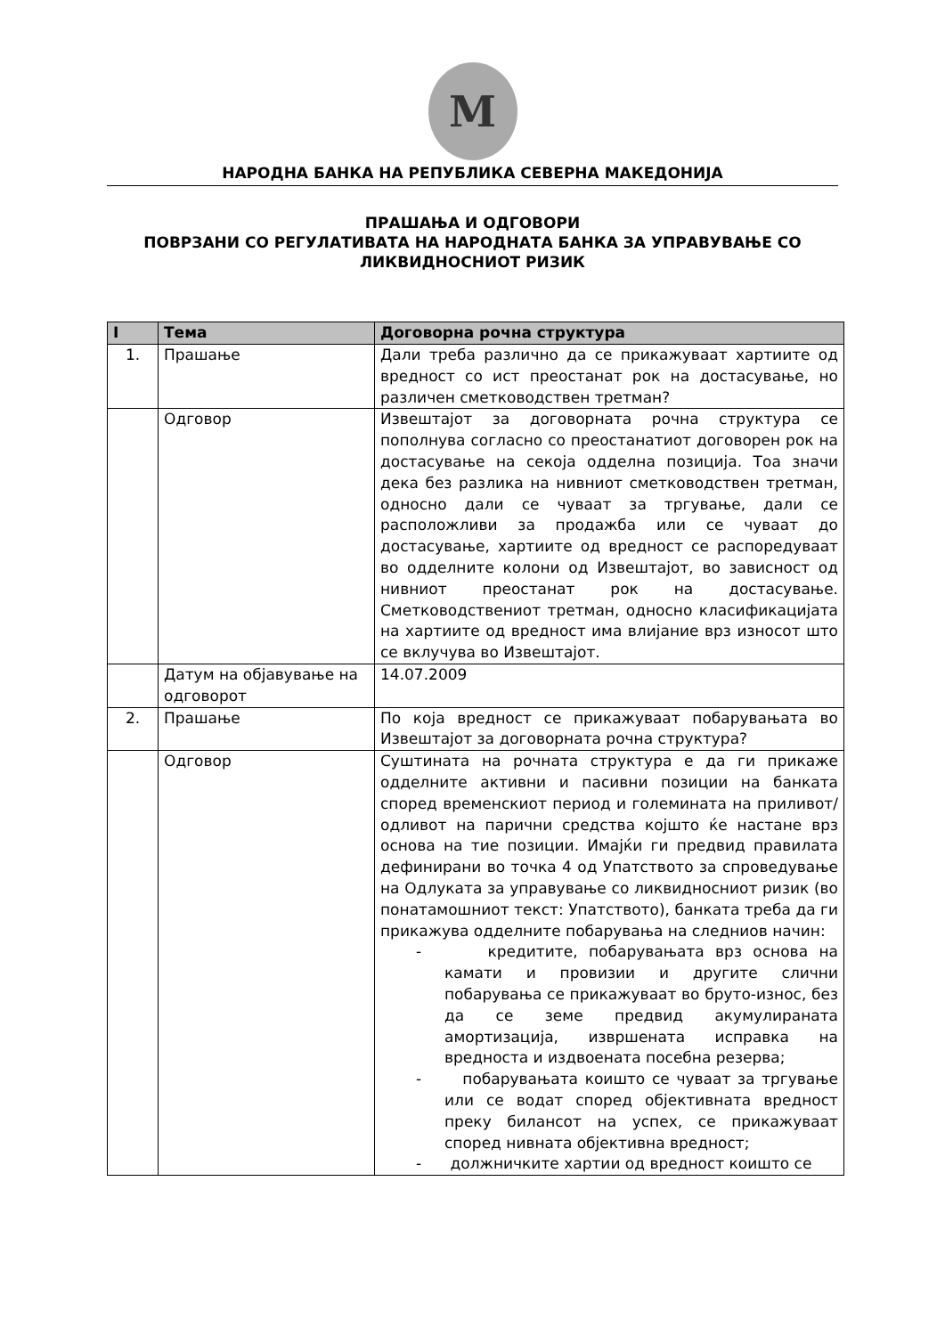M
НАРОДНА БАНКА НА РЕПУБЛИКА СЕВЕРНА МАКЕДОНИЈА
ПРАШАЊА И ОДГОВОРИ
ПОВРЗАНИ СО РЕГУЛАТИВАТА НА НАРОДНАТА БАНКА ЗА УПРАВУВАЊЕ СО ЛИКВИДНОСНИОТ РИЗИК
| I | Тема | Договорна рочна структура |
| --- | --- | --- |
| 1. | Прашање | Дали треба различно да се прикажуваат хартиите од вредност со ист преостанат рок на достасување, но различен сметководствен третман? |
| | Одговор | Извештајот за договорната рочна структура се пополнува согласно со преостанатиот договорен рок на достасување на секоја одделна позиција. Тоа значи дека без разлика на нивниот сметководствен третман, односно дали се чуваат за тргување, дали се расположливи за продажба или се чуваат до достасување, хартиите од вредност се распоредуваат во одделните колони од Извештајот, во зависност од нивниот преостанат рок на достасување. Сметководствениот третман, односно класификацијата на хартиите од вредност има влијание врз износот што се вклучува во Извештајот. |
| | Датум на објавување на одговорот | 14.07.2009 |
| 2. | Прашање | По која вредност се прикажуваат побарувањата во Извештајот за договорната рочна структура? |
| | Одговор | Суштината на рочната структура е да ги прикаже одделните активни и пасивни позиции на банката според временскиот период и големината на приливот/одливот на парични средства којшто ќе настане врз основа на тие позиции. Имајќи ги предвид правилата дефинирани во точка 4 од Упатството за спроведување на Одлуката за управување со ликвидносниот ризик (во понатамошниот текст: Упатството), банката треба да ги прикажува одделните побарувања на следниов начин: - кредитите, побарувањата врз основа на камати и провизии и другите слични побарувања се прикажуваат во бруто-износ, без да се земе предвид акумулираната амортизација, извршената исправка на вредноста и издвоената посебна резерва; - побарувањата коишто се чуваат за тргување или се водат според објективната вредност преку билансот на успех, се прикажуваат според нивната објективна вредност; - должничките хартии од вредност коишто се |